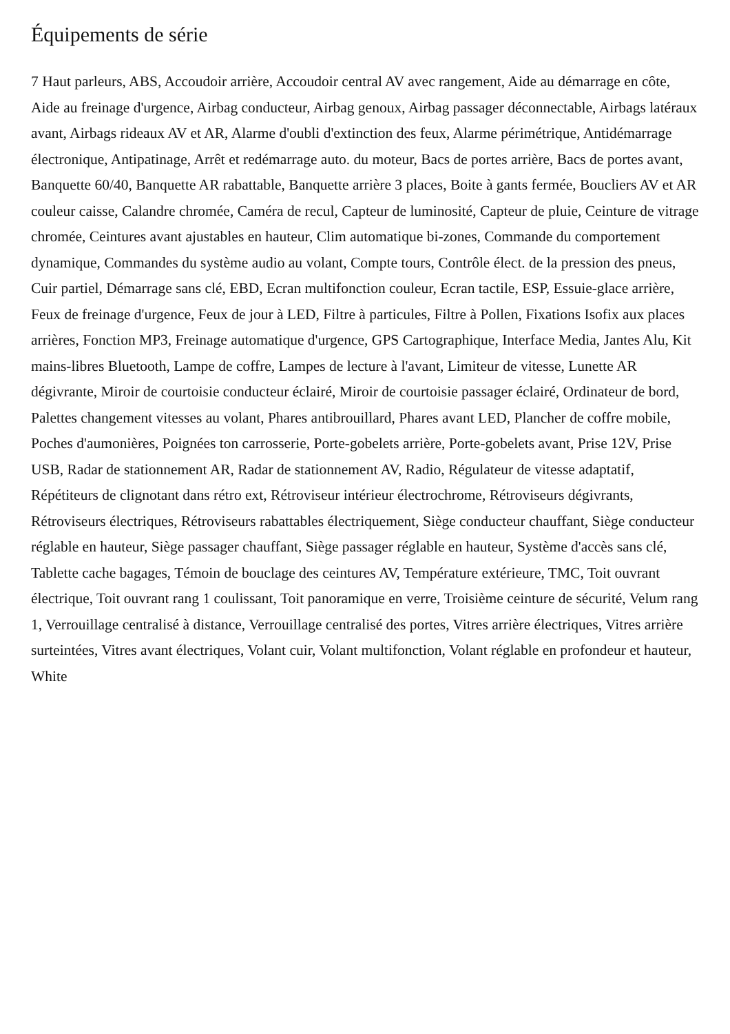Équipements de série
7 Haut parleurs, ABS, Accoudoir arrière, Accoudoir central AV avec rangement, Aide au démarrage en côte, Aide au freinage d'urgence, Airbag conducteur, Airbag genoux, Airbag passager déconnectable, Airbags latéraux avant, Airbags rideaux AV et AR, Alarme d'oubli d'extinction des feux, Alarme périmétrique, Antidémarrage électronique, Antipatinage, Arrêt et redémarrage auto. du moteur, Bacs de portes arrière, Bacs de portes avant, Banquette 60/40, Banquette AR rabattable, Banquette arrière 3 places, Boite à gants fermée, Boucliers AV et AR couleur caisse, Calandre chromée, Caméra de recul, Capteur de luminosité, Capteur de pluie, Ceinture de vitrage chromée, Ceintures avant ajustables en hauteur, Clim automatique bi-zones, Commande du comportement dynamique, Commandes du système audio au volant, Compte tours, Contrôle élect. de la pression des pneus, Cuir partiel, Démarrage sans clé, EBD, Ecran multifonction couleur, Ecran tactile, ESP, Essuie-glace arrière, Feux de freinage d'urgence, Feux de jour à LED, Filtre à particules, Filtre à Pollen, Fixations Isofix aux places arrières, Fonction MP3, Freinage automatique d'urgence, GPS Cartographique, Interface Media, Jantes Alu, Kit mains-libres Bluetooth, Lampe de coffre, Lampes de lecture à l'avant, Limiteur de vitesse, Lunette AR dégivrante, Miroir de courtoisie conducteur éclairé, Miroir de courtoisie passager éclairé, Ordinateur de bord, Palettes changement vitesses au volant, Phares antibrouillard, Phares avant LED, Plancher de coffre mobile, Poches d'aumonières, Poignées ton carrosserie, Porte-gobelets arrière, Porte-gobelets avant, Prise 12V, Prise USB, Radar de stationnement AR, Radar de stationnement AV, Radio, Régulateur de vitesse adaptatif, Répétiteurs de clignotant dans rétro ext, Rétroviseur intérieur électrochrome, Rétroviseurs dégivrants, Rétroviseurs électriques, Rétroviseurs rabattables électriquement, Siège conducteur chauffant, Siège conducteur réglable en hauteur, Siège passager chauffant, Siège passager réglable en hauteur, Système d'accès sans clé, Tablette cache bagages, Témoin de bouclage des ceintures AV, Température extérieure, TMC, Toit ouvrant électrique, Toit ouvrant rang 1 coulissant, Toit panoramique en verre, Troisième ceinture de sécurité, Velum rang 1, Verrouillage centralisé à distance, Verrouillage centralisé des portes, Vitres arrière électriques, Vitres arrière surteintées, Vitres avant électriques, Volant cuir, Volant multifonction, Volant réglable en profondeur et hauteur, White